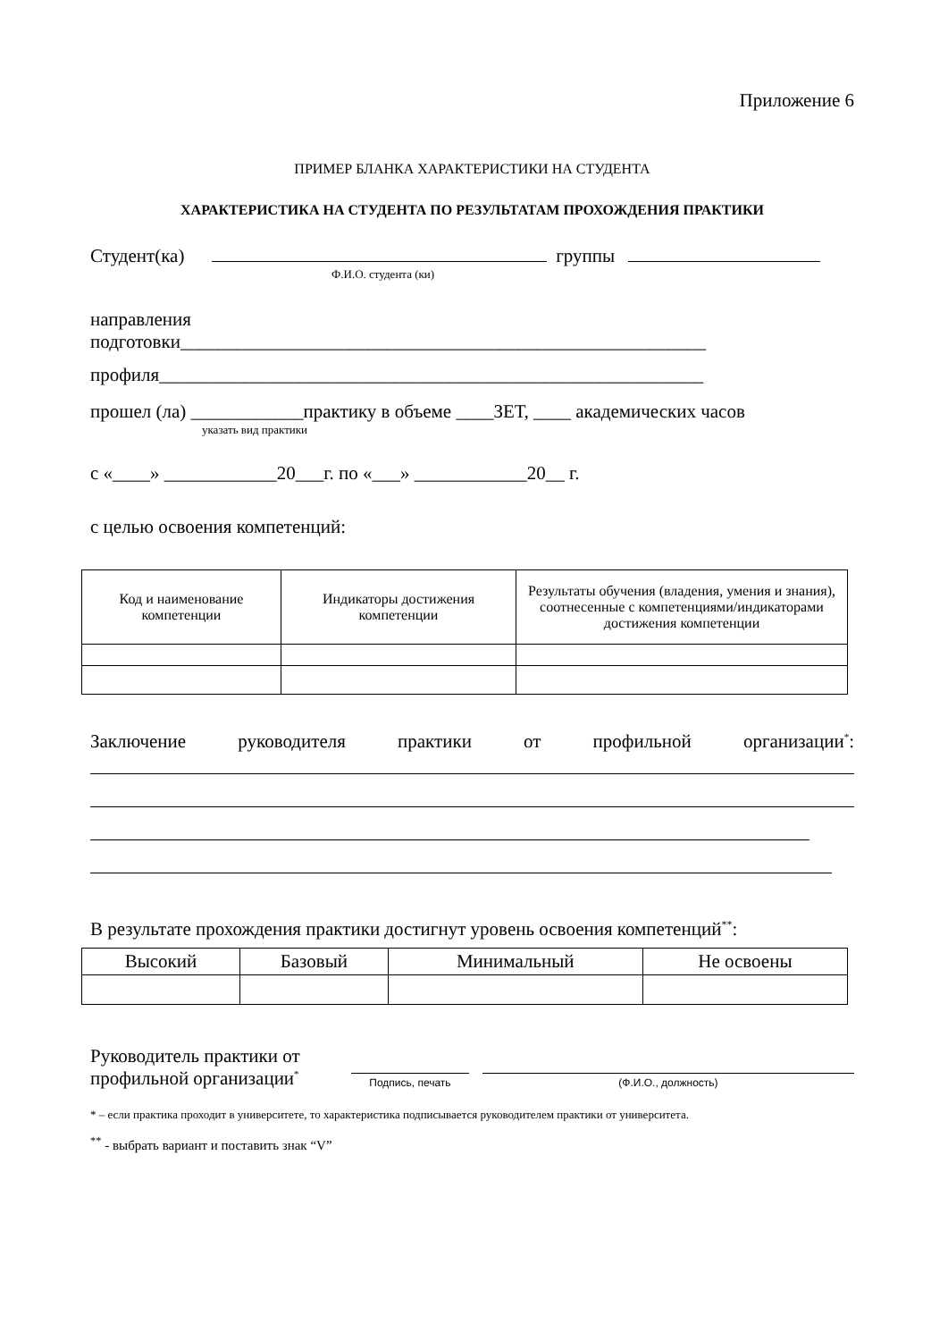Приложение 6
ПРИМЕР БЛАНКА ХАРАКТЕРИСТИКИ НА СТУДЕНТА
ХАРАКТЕРИСТИКА НА СТУДЕНТА ПО РЕЗУЛЬТАТАМ ПРОХОЖДЕНИЯ ПРАКТИКИ
Студент(ка) группы
Ф.И.О. студента (ки)
направления
подготовки________________________________________________________
профиля__________________________________________________________
прошел (ла) ____________практику в объеме ____ЗЕТ, ____ академических часов
указать вид практики
с «____» ____________20___г. по «___» ____________20__ г.
с целью освоения компетенций:
| Код и наименование компетенции | Индикаторы достижения компетенции | Результаты обучения (владения, умения и знания), соотнесенные с компетенциями/индикаторами достижения компетенции |
| --- | --- | --- |
Заключение руководителя практики от профильной организации<sup>*</sup>:
В результате прохождения практики достигнут уровень освоения компетенций<sup>**</sup>:
| Высокий | Базовый | Минимальный | Не освоены |
| --- | --- | --- | --- |
Руководитель практики от профильной организации<sup>*</sup>
Подпись, печать
(Ф.И.О., должность)
* – если практика проходит в университете, то характеристика подписывается руководителем практики от университета.
<sup>**</sup> - выбрать вариант и поставить знак “V”